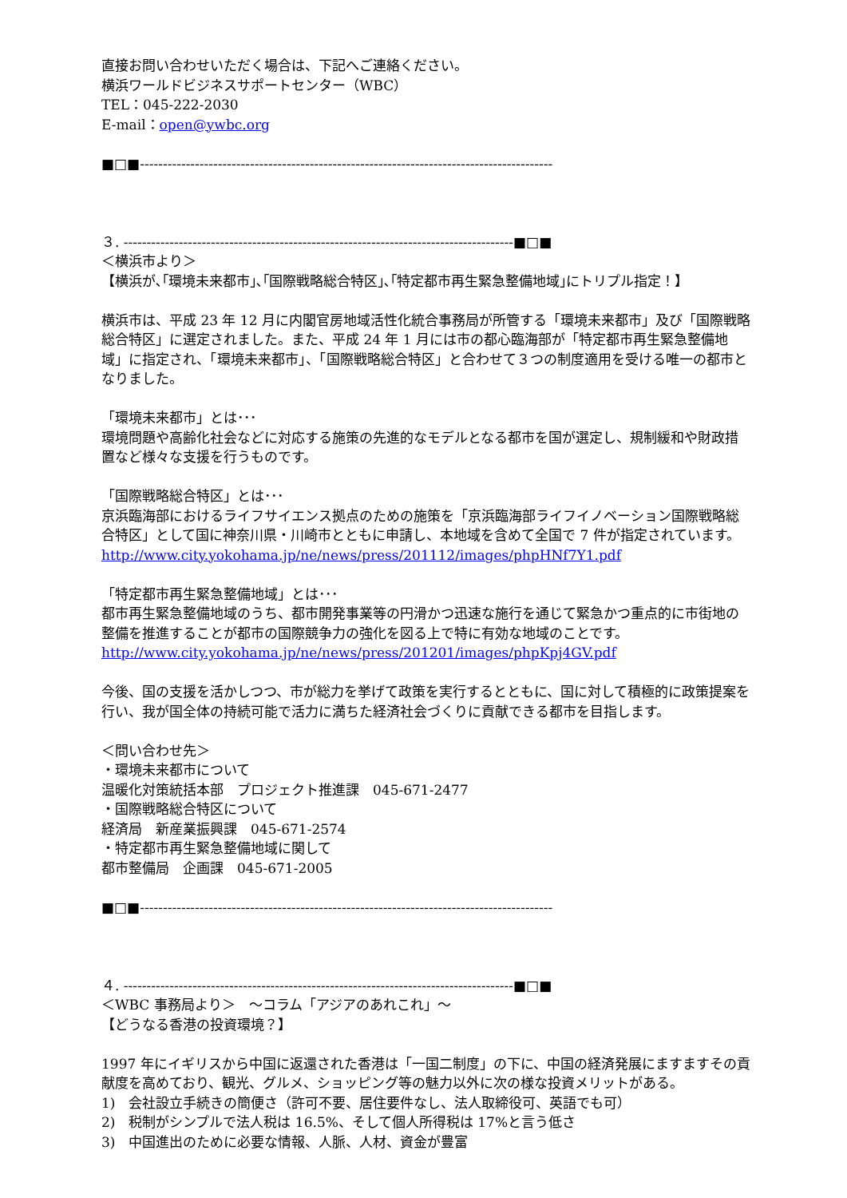直接お問い合わせいただく場合は、下記へご連絡ください。
横浜ワールドビジネスサポートセンター（WBC）
TEL：045-222-2030
E-mail：open@ywbc.org
■□■------------------------------------------------------------------------------------------
３. -------------------------------------------------------------------------------------■□■
＜横浜市より＞
【横浜が､｢環境未来都市｣､｢国際戦略総合特区｣､｢特定都市再生緊急整備地域｣にトリプル指定！】
横浜市は、平成 23 年 12 月に内閣官房地域活性化統合事務局が所管する「環境未来都市」及び「国際戦略総合特区」に選定されました。また、平成 24 年 1 月には市の都心臨海部が「特定都市再生緊急整備地域」に指定され、「環境未来都市」、「国際戦略総合特区」と合わせて３つの制度適用を受ける唯一の都市となりました。
「環境未来都市」とは･･･
環境問題や高齢化社会などに対応する施策の先進的なモデルとなる都市を国が選定し、規制緩和や財政措置など様々な支援を行うものです。
「国際戦略総合特区」とは･･･
京浜臨海部におけるライフサイエンス拠点のための施策を「京浜臨海部ライフイノベーション国際戦略総合特区」として国に神奈川県・川崎市とともに申請し、本地域を含めて全国で 7 件が指定されています。
http://www.city.yokohama.jp/ne/news/press/201112/images/phpHNf7Y1.pdf
「特定都市再生緊急整備地域」とは･･･
都市再生緊急整備地域のうち、都市開発事業等の円滑かつ迅速な施行を通じて緊急かつ重点的に市街地の整備を推進することが都市の国際競争力の強化を図る上で特に有効な地域のことです。
http://www.city.yokohama.jp/ne/news/press/201201/images/phpKpj4GV.pdf
今後、国の支援を活かしつつ、市が総力を挙げて政策を実行するとともに、国に対して積極的に政策提案を行い、我が国全体の持続可能で活力に満ちた経済社会づくりに貢献できる都市を目指します。
＜問い合わせ先＞
・環境未来都市について
温暖化対策統括本部　プロジェクト推進課　045-671-2477
・国際戦略総合特区について
経済局　新産業振興課　045-671-2574
・特定都市再生緊急整備地域に関して
都市整備局　企画課　045-671-2005
■□■------------------------------------------------------------------------------------------
４. -------------------------------------------------------------------------------------■□■
＜WBC 事務局より＞　～コラム「アジアのあれこれ」～
【どうなる香港の投資環境？】
1997 年にイギリスから中国に返還された香港は「一国二制度」の下に、中国の経済発展にますますその貢献度を高めており、観光、グルメ、ショッピング等の魅力以外に次の様な投資メリットがある。
1)　会社設立手続きの簡便さ（許可不要、居住要件なし、法人取締役可、英語でも可）
2)　税制がシンプルで法人税は 16.5%、そして個人所得税は 17%と言う低さ
3)　中国進出のために必要な情報、人脈、人材、資金が豊富